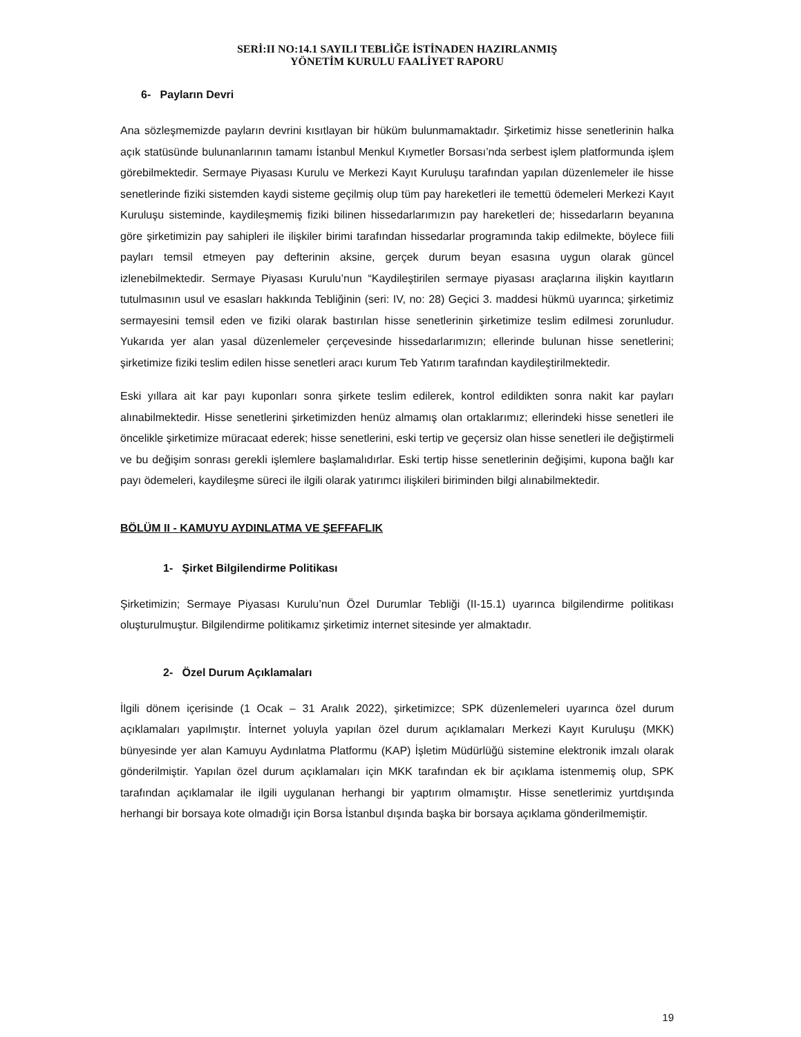SERİ:II NO:14.1 SAYILI TEBLİĞE İSTİNADEN HAZIRLANMIŞ
YÖNETİM KURULU FAALİYET RAPORU
6- Payların Devri
Ana sözleşmemizde payların devrini kısıtlayan bir hüküm bulunmamaktadır. Şirketimiz hisse senetlerinin halka açık statüsünde bulunanlarının tamamı İstanbul Menkul Kıymetler Borsası’nda serbest işlem platformunda işlem görebilmektedir. Sermaye Piyasası Kurulu ve Merkezi Kayıt Kuruluşu tarafından yapılan düzenlemeler ile hisse senetlerinde fiziki sistemden kaydi sisteme geçilmiş olup tüm pay hareketleri ile temettü ödemeleri Merkezi Kayıt Kuruluşu sisteminde, kaydileşmemiş fiziki bilinen hissedarlarımızın pay hareketleri de; hissedarların beyanına göre şirketimizin pay sahipleri ile ilişkiler birimi tarafından hissedarlar programında takip edilmekte, böylece fiili payları temsil etmeyen pay defterinin aksine, gerçek durum beyan esasına uygun olarak güncel izlenebilmektedir. Sermaye Piyasası Kurulu’nun “Kaydileştirilen sermaye piyasası araçlarına ilişkin kayıtların tutulmasının usul ve esasları hakkında Tebliğinin (seri: IV, no: 28) Geçici 3. maddesi hükmü uyarınca; şirketimiz sermayesini temsil eden ve fiziki olarak bastırılan hisse senetlerinin şirketimize teslim edilmesi zorunludur. Yukarıda yer alan yasal düzenlemeler çerçevesinde hissedarlarımızın; ellerinde bulunan hisse senetlerini; şirketimize fiziki teslim edilen hisse senetleri aracı kurum Teb Yatırım tarafından kaydileştirilmektedir.
Eski yıllara ait kar payı kuponları sonra şirkete teslim edilerek, kontrol edildikten sonra nakit kar payları alınabilmektedir. Hisse senetlerini şirketimizden henüz almamış olan ortaklarımız; ellerindeki hisse senetleri ile öncelikle şirketimize müracaat ederek; hisse senetlerini, eski tertip ve geçersiz olan hisse senetleri ile değiştirmeli ve bu değişim sonrası gerekli işlemlere başlamalıdırlar. Eski tertip hisse senetlerinin değişimi, kupona bağlı kar payı ödemeleri, kaydileşme süreci ile ilgili olarak yatırımcı ilişkileri biriminden bilgi alınabilmektedir.
BÖLÜM II - KAMUYU AYDINLATMA VE ŞEFFAFLIK
1- Şirket Bilgilendirme Politikası
Şirketimizin; Sermaye Piyasası Kurulu’nun Özel Durumlar Tebliği (II-15.1) uyarınca bilgilendirme politikası oluşturulmuştur. Bilgilendirme politikamız şirketimiz internet sitesinde yer almaktadır.
2- Özel Durum Açıklamaları
İlgili dönem içerisinde (1 Ocak – 31 Aralık 2022), şirketimizce; SPK düzenlemeleri uyarınca özel durum açıklamaları yapılmıştır. İnternet yoluyla yapılan özel durum açıklamaları Merkezi Kayıt Kuruluşu (MKK) bünyesinde yer alan Kamuyu Aydınlatma Platformu (KAP) İşletim Müdürlüğü sistemine elektronik imzalı olarak gönderilmiştir. Yapılan özel durum açıklamaları için MKK tarafından ek bir açıklama istenmemiş olup, SPK tarafından açıklamalar ile ilgili uygulanan herhangi bir yaptırım olmamıştır. Hisse senetlerimiz yurtdışında herhangi bir borsaya kote olmadığı için Borsa İstanbul dışında başka bir borsaya açıklama gönderilmemiştir.
19